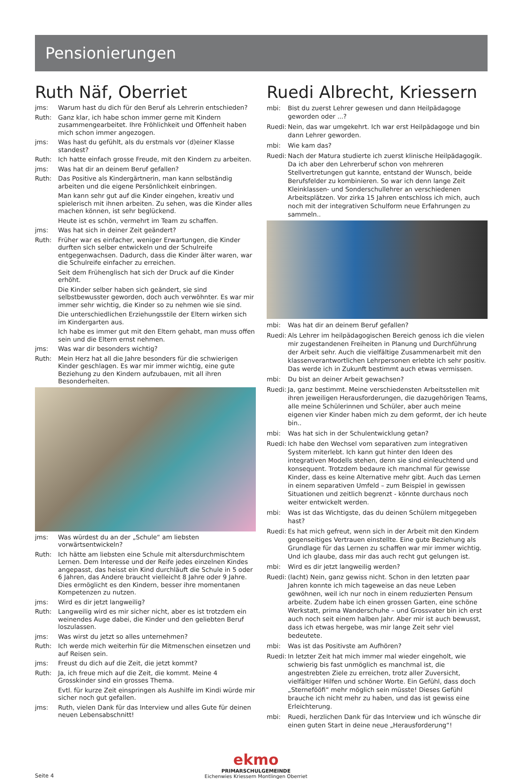Pensionierungen
Ruth Näf, Oberriet
jms: Warum hast du dich für den Beruf als Lehrerin entschieden?
Ruth: Ganz klar, ich habe schon immer gerne mit Kindern zusammengearbeitet. Ihre Fröhlichkeit und Offenheit haben mich schon immer angezogen.
jms: Was hast du gefühlt, als du erstmals vor (d)einer Klasse standest?
Ruth: Ich hatte einfach grosse Freude, mit den Kindern zu arbeiten.
jms: Was hat dir an deinem Beruf gefallen?
Ruth: Das Positive als Kindergärtnerin, man kann selbständig arbeiten und die eigene Persönlichkeit einbringen.
Man kann sehr gut auf die Kinder eingehen, kreativ und spielerisch mit ihnen arbeiten. Zu sehen, was die Kinder alles machen können, ist sehr beglückend.
Heute ist es schön, vermehrt im Team zu schaffen.
jms: Was hat sich in deiner Zeit geändert?
Ruth: Früher war es einfacher, weniger Erwartungen, die Kinder durften sich selber entwickeln und der Schulreife entgegenwachsen. Dadurch, dass die Kinder älter waren, war die Schulreife einfacher zu erreichen.
Seit dem Frühenglisch hat sich der Druck auf die Kinder erhöht.
Die Kinder selber haben sich geändert, sie sind selbstbewusster geworden, doch auch verwöhnter. Es war mir immer sehr wichtig, die Kinder so zu nehmen wie sie sind.
Die unterschiedlichen Erziehungsstile der Eltern wirken sich im Kindergarten aus.
Ich habe es immer gut mit den Eltern gehabt, man muss offen sein und die Eltern ernst nehmen.
jms: Was war dir besonders wichtig?
Ruth: Mein Herz hat all die Jahre besonders für die schwierigen Kinder geschlagen. Es war mir immer wichtig, eine gute Beziehung zu den Kindern aufzubauen, mit all ihren Besonderheiten.
jms: Was würdest du an der „Schule“ am liebsten vorwärtsentwickeln?
Ruth: Ich hätte am liebsten eine Schule mit altersdurchmischtem Lernen. Dem Interesse und der Reife jedes einzelnen Kindes angepasst, das heisst ein Kind durchläuft die Schule in 5 oder 6 Jahren, das Andere braucht vielleicht 8 Jahre oder 9 Jahre. Dies ermöglicht es den Kindern, besser ihre momentanen Kompetenzen zu nutzen.
jms: Wird es dir jetzt langweilig?
Ruth: Langweilig wird es mir sicher nicht, aber es ist trotzdem ein weinendes Auge dabei, die Kinder und den geliebten Beruf loszulassen.
jms: Was wirst du jetzt so alles unternehmen?
Ruth: Ich werde mich weiterhin für die Mitmenschen einsetzen und auf Reisen sein.
jms: Freust du dich auf die Zeit, die jetzt kommt?
Ruth: Ja, ich freue mich auf die Zeit, die kommt. Meine 4 Grosskinder sind ein grosses Thema.
Evtl. für kurze Zeit einspringen als Aushilfe im Kindi würde mir sicher noch gut gefallen.
jms: Ruth, vielen Dank für das Interview und alles Gute für deinen neuen Lebensabschnitt!
Ruedi Albrecht, Kriessern
mbi: Bist du zuerst Lehrer gewesen und dann Heilpädagoge geworden oder ...?
Ruedi: Nein, das war umgekehrt. Ich war erst Heilpädagoge und bin dann Lehrer geworden.
mbi: Wie kam das?
Ruedi: Nach der Matura studierte ich zuerst klinische Heilpädagogik. Da ich aber den Lehrerberuf schon von mehreren Stellvertretungen gut kannte, entstand der Wunsch, beide Berufsfelder zu kombinieren. So war ich denn lange Zeit Kleinklassen- und Sonderschullehrer an verschiedenen Arbeitsplätzen. Vor zirka 15 Jahren entschloss ich mich, auch noch mit der integrativen Schulform neue Erfahrungen zu sammeln..
mbi: Was hat dir an deinem Beruf gefallen?
Ruedi: Als Lehrer im heilpädagogischen Bereich genoss ich die vielen mir zugestandenen Freiheiten in Planung und Durchführung der Arbeit sehr. Auch die vielfältige Zusammenarbeit mit den klassenverantwortlichen Lehrpersonen erlebte ich sehr positiv. Das werde ich in Zukunft bestimmt auch etwas vermissen.
mbi: Du bist an deiner Arbeit gewachsen?
Ruedi: Ja, ganz bestimmt. Meine verschiedensten Arbeitsstellen mit ihren jeweiligen Herausforderungen, die dazugehörigen Teams, alle meine Schülerinnen und Schüler, aber auch meine eigenen vier Kinder haben mich zu dem geformt, der ich heute bin..
mbi: Was hat sich in der Schulentwicklung getan?
Ruedi: Ich habe den Wechsel vom separativen zum integrativen System miterlebt. Ich kann gut hinter den Ideen des integrativen Modells stehen, denn sie sind einleuchtend und konsequent. Trotzdem bedaure ich manchmal für gewisse Kinder, dass es keine Alternative mehr gibt. Auch das Lernen in einem separativen Umfeld – zum Beispiel in gewissen Situationen und zeitlich begrenzt - könnte durchaus noch weiter entwickelt werden.
mbi: Was ist das Wichtigste, das du deinen Schülern mitgegeben hast?
Ruedi: Es hat mich gefreut, wenn sich in der Arbeit mit den Kindern gegenseitiges Vertrauen einstellte. Eine gute Beziehung als Grundlage für das Lernen zu schaffen war mir immer wichtig. Und ich glaube, dass mir das auch recht gut gelungen ist.
mbi: Wird es dir jetzt langweilig werden?
Ruedi: (lacht) Nein, ganz gewiss nicht. Schon in den letzten paar Jahren konnte ich mich tageweise an das neue Leben gewöhnen, weil ich nur noch in einem reduzierten Pensum arbeite. Zudem habe ich einen grossen Garten, eine schöne Werkstatt, prima Wanderschuhe – und Grossvater bin ich erst auch noch seit einem halben Jahr. Aber mir ist auch bewusst, dass ich etwas hergebe, was mir lange Zeit sehr viel bedeutete.
mbi: Was ist das Positivste am Aufhören?
Ruedi: In letzter Zeit hat mich immer mal wieder eingeholt, wie schwierig bis fast unmöglich es manchmal ist, die angestrebten Ziele zu erreichen, trotz aller Zuversicht, vielfältiger Hilfen und schöner Worte. Ein Gefühl, dass doch „Sternefööfi“ mehr möglich sein müsste! Dieses Gefühl brauche ich nicht mehr zu haben, und das ist gewiss eine Erleichterung.
mbi: Ruedi, herzlichen Dank für das Interview und ich wünsche dir einen guten Start in deine neue „Herausforderung“!
Seite 4
ekmo
PRIMARSCHULGEMEINDE
Eichenwies Kriessern Montlingen Oberriet